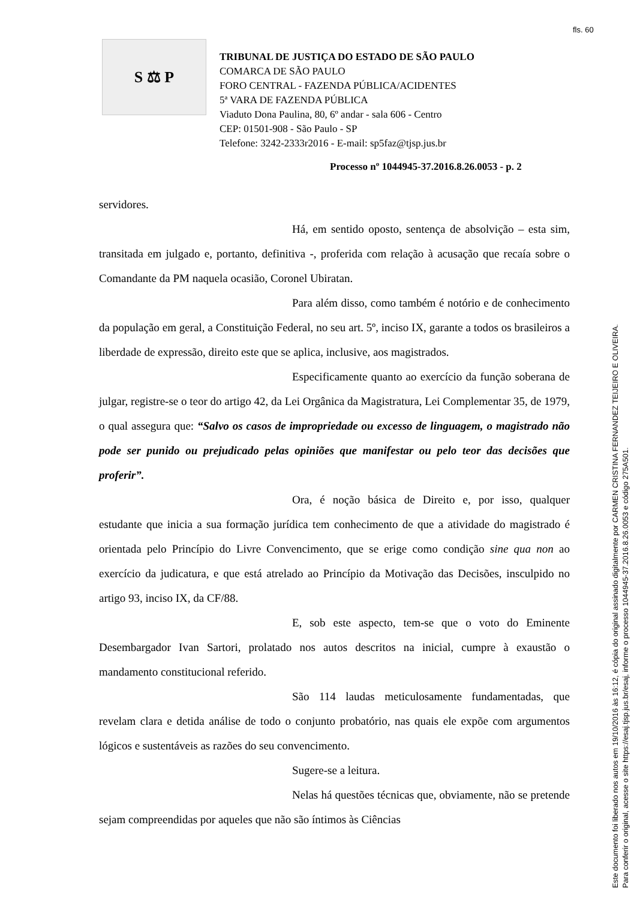fls. 60
S ⚖ P
TRIBUNAL DE JUSTIÇA DO ESTADO DE SÃO PAULO
COMARCA DE SÃO PAULO
FORO CENTRAL - FAZENDA PÚBLICA/ACIDENTES
5ª VARA DE FAZENDA PÚBLICA
Viaduto Dona Paulina, 80, 6º andar - sala 606 - Centro
CEP: 01501-908 - São Paulo - SP
Telefone: 3242-2333r2016 - E-mail: sp5faz@tjsp.jus.br
Processo nº 1044945-37.2016.8.26.0053 - p. 2
servidores.
Há, em sentido oposto, sentença de absolvição – esta sim, transitada em julgado e, portanto, definitiva -, proferida com relação à acusação que recaía sobre o Comandante da PM naquela ocasião, Coronel Ubiratan.
Para além disso, como também é notório e de conhecimento da população em geral, a Constituição Federal, no seu art. 5º, inciso IX, garante a todos os brasileiros a liberdade de expressão, direito este que se aplica, inclusive, aos magistrados.
Especificamente quanto ao exercício da função soberana de julgar, registre-se o teor do artigo 42, da Lei Orgânica da Magistratura, Lei Complementar 35, de 1979, o qual assegura que: “Salvo os casos de impropriedade ou excesso de linguagem, o magistrado não pode ser punido ou prejudicado pelas opiniões que manifestar ou pelo teor das decisões que proferir”.
Ora, é noção básica de Direito e, por isso, qualquer estudante que inicia a sua formação jurídica tem conhecimento de que a atividade do magistrado é orientada pelo Princípio do Livre Convencimento, que se erige como condição sine qua non ao exercício da judicatura, e que está atrelado ao Princípio da Motivação das Decisões, insculpido no artigo 93, inciso IX, da CF/88.
E, sob este aspecto, tem-se que o voto do Eminente Desembargador Ivan Sartori, prolatado nos autos descritos na inicial, cumpre à exaustão o mandamento constitucional referido.
São 114 laudas meticulosamente fundamentadas, que revelam clara e detida análise de todo o conjunto probatório, nas quais ele expõe com argumentos lógicos e sustentáveis as razões do seu convencimento.
Sugere-se a leitura.
Nelas há questões técnicas que, obviamente, não se pretende sejam compreendidas por aqueles que não são íntimos às Ciências
Este documento foi liberado nos autos em 19/10/2016 às 16:12, é cópia do original assinado digitalmente por CARMEN CRISTINA FERNANDEZ TEIJEIRO E OLIVEIRA.
Para conferir o original, acesse o site https://esaj.tjsp.jus.br/esaj, informe o processo 1044945-37.2016.8.26.0053 e código 275A501.